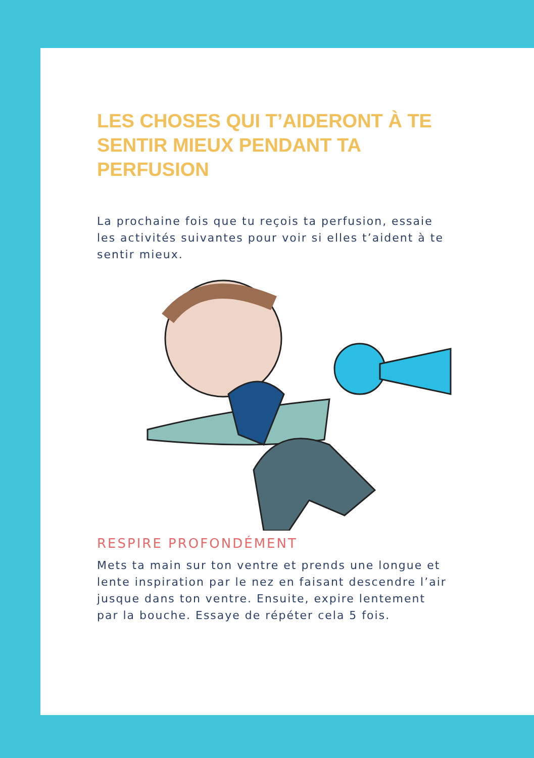LES CHOSES QUI T’AIDERONT À TE SENTIR MIEUX PENDANT TA PERFUSION
La prochaine fois que tu reçois ta perfusion, essaie les activités suivantes pour voir si elles t’aident à te sentir mieux.
RESPIRE PROFONDÉMENT
Mets ta main sur ton ventre et prends une longue et lente inspiration par le nez en faisant descendre l’air jusque dans ton ventre. Ensuite, expire lentement par la bouche. Essaye de répéter cela 5 fois.